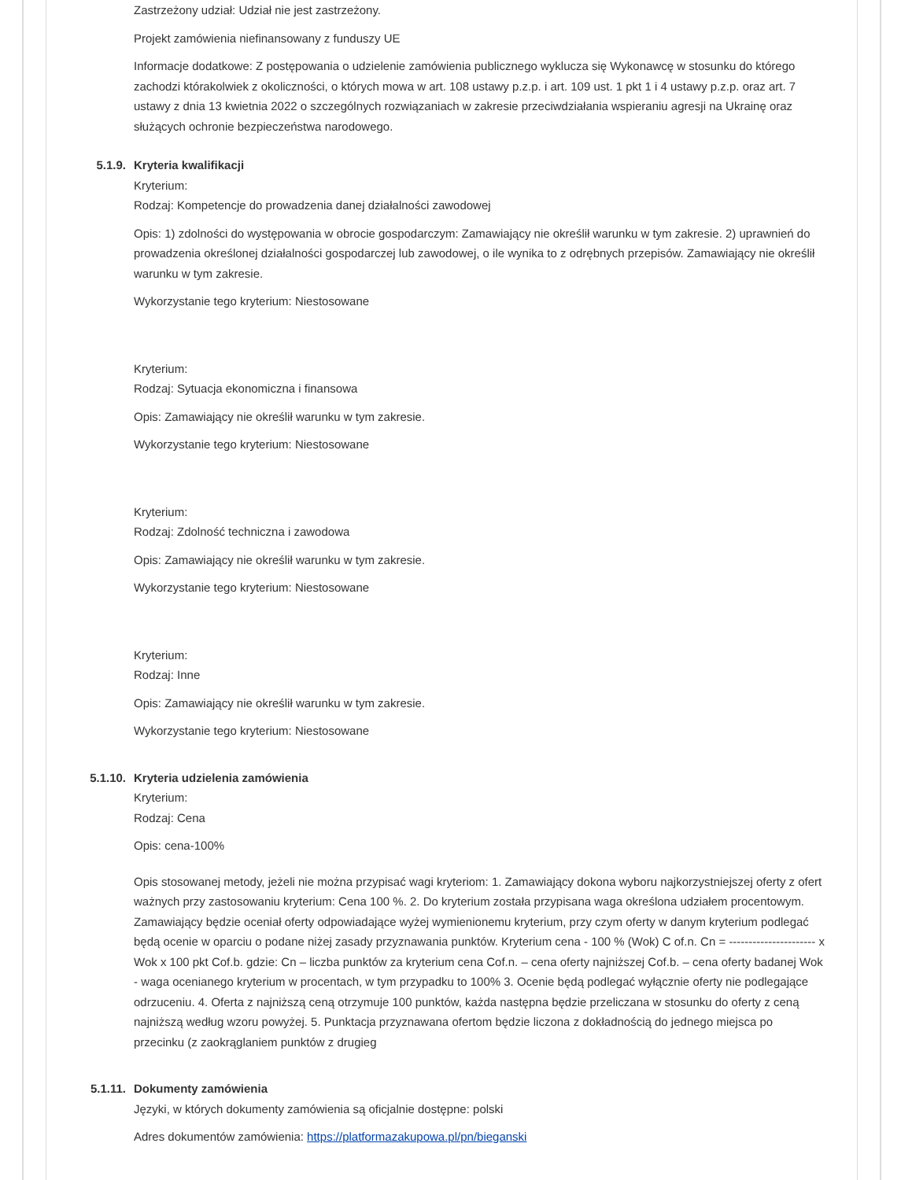Zastrzeżony udział: Udział nie jest zastrzeżony.
Projekt zamówienia niefinansowany z funduszy UE
Informacje dodatkowe: Z postępowania o udzielenie zamówienia publicznego wyklucza się Wykonawcę w stosunku do którego zachodzi którakolwiek z okoliczności, o których mowa w art. 108 ustawy p.z.p. i art. 109 ust. 1 pkt 1 i 4 ustawy p.z.p. oraz art. 7 ustawy z dnia 13 kwietnia 2022 o szczególnych rozwiązaniach w zakresie przeciwdziałania wspieraniu agresji na Ukrainę oraz służących ochronie bezpieczeństwa narodowego.
5.1.9. Kryteria kwalifikacji
Kryterium:
Rodzaj: Kompetencje do prowadzenia danej działalności zawodowej
Opis: 1) zdolności do występowania w obrocie gospodarczym: Zamawiający nie określił warunku w tym zakresie. 2) uprawnień do prowadzenia określonej działalności gospodarczej lub zawodowej, o ile wynika to z odrębnych przepisów. Zamawiający nie określił warunku w tym zakresie.
Wykorzystanie tego kryterium: Niestosowane
Kryterium:
Rodzaj: Sytuacja ekonomiczna i finansowa
Opis: Zamawiający nie określił warunku w tym zakresie.
Wykorzystanie tego kryterium: Niestosowane
Kryterium:
Rodzaj: Zdolność techniczna i zawodowa
Opis: Zamawiający nie określił warunku w tym zakresie.
Wykorzystanie tego kryterium: Niestosowane
Kryterium:
Rodzaj: Inne
Opis: Zamawiający nie określił warunku w tym zakresie.
Wykorzystanie tego kryterium: Niestosowane
5.1.10. Kryteria udzielenia zamówienia
Kryterium:
Rodzaj: Cena
Opis: cena-100%
Opis stosowanej metody, jeżeli nie można przypisać wagi kryteriom: 1. Zamawiający dokona wyboru najkorzystniejszej oferty z ofert ważnych przy zastosowaniu kryterium: Cena 100 %. 2. Do kryterium została przypisana waga określona udziałem procentowym. Zamawiający będzie oceniał oferty odpowiadające wyżej wymienionemu kryterium, przy czym oferty w danym kryterium podlegać będą ocenie w oparciu o podane niżej zasady przyznawania punktów. Kryterium cena - 100 % (Wok) C of.n. Cn = ---------------------- x Wok x 100 pkt Cof.b. gdzie: Cn – liczba punktów za kryterium cena Cof.n. – cena oferty najniższej Cof.b. – cena oferty badanej Wok - waga ocenianego kryterium w procentach, w tym przypadku to 100% 3. Ocenie będą podlegać wyłącznie oferty nie podlegające odrzuceniu. 4. Oferta z najniższą ceną otrzymuje 100 punktów, każda następna będzie przeliczana w stosunku do oferty z ceną najniższą według wzoru powyżej. 5. Punktacja przyznawana ofertom będzie liczona z dokładnością do jednego miejsca po przecinku (z zaokrąglaniem punktów z drugieg
5.1.11. Dokumenty zamówienia
Języki, w których dokumenty zamówienia są oficjalnie dostępne: polski
Adres dokumentów zamówienia: https://platformazakupowa.pl/pn/bieganski